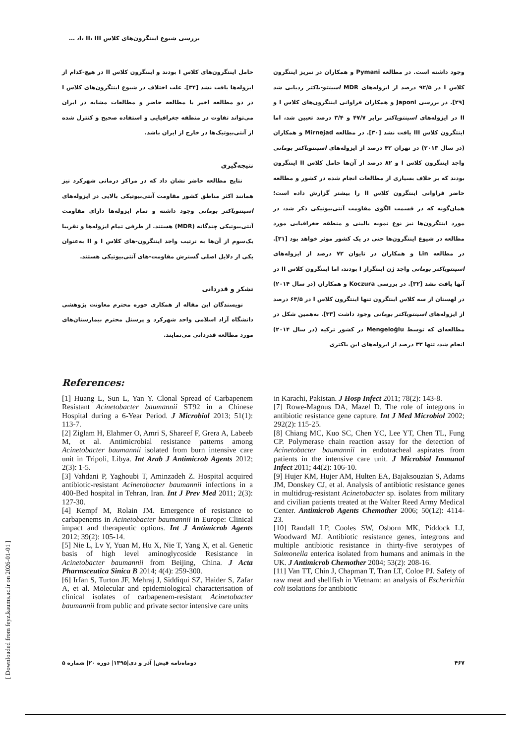بررسی شیوع اینتگرون‌های کلاس I، II، III، …
وجود داشته است. در مطالعه Pymani و همکاران در تبریز اینتگرون کلاس I در ۹۲/۵ درصد از ایزوله‌های MDR اسینتو-باکتر ردیابی شد [۲۹]. در بررسی Japoni و همکاران فراوانی اینتگرون‌های کلاس I و II در ایزوله‌های اسینتوباکتر برابر ۴۷/۷ و ۳/۴ درصد تعیین شد، اما اینتگرون کلاس III یافت نشد [۳۰]. در مطالعه Mirnejad و همکاران (در سال ۲۰۱۳) در تهران ۴۲ درصد از ایزوله‌های اسینتوباکتر بومانی واجد اینتگرون کلاس I و ۸۲ درصد از آن‌ها حامل کلاس II اینتگرون بودند که بر خلاف بسیاری از مطالعات انجام شده در کشور و مطالعه حاضر فراوانی اینتگرون کلاس II را بیشتر گزارش داده است؛ همان‌گونه که در قسمت الگوی مقاومت آنتی‌بیوتیکی ذکر شد، در مورد اینتگرون‌ها نیز نوع نمونه بالینی و منطقه جغرافیایی مورد مطالعه در شیوع اینتگرون‌ها حتی در یک کشور موثر خواهد بود [۳۱]. در مطالعه Lin و همکاران در تایوان ۷۲ درصد از ایزوله‌های اسینتوباکتر بومانی واجد ژن اینتگراز I بودند، اما اینتگرون کلاس II در آنها یافت نشد [۳۲]. در بررسی Koczura و همکاران (در سال ۲۰۱۴) در لهستان از سه کلاس اینتگرون تنها اینتگرون کلاس I در ۶۳/۵ درصد از ایزوله‌های اسینتوباکتر بومانی وجود داشت [۳۳]. به‌همین شکل در مطالعه‌ای که توسط Mengeloğlu در کشور ترکیه (در سال ۲۰۱۴) انجام شد، تنها ۳۳ درصد از ایزوله‌های این باکتری
حامل اینتگرون‌های کلاس I بودند و اینتگرون کلاس II در هیچ-کدام از ایزوله‌ها یافت نشد [۳۴]. علت اختلاف در شیوع اینتگرون‌های کلاس I در دو مطالعه اخیر با مطالعه حاضر و مطالعات مشابه در ایران می‌تواند تفاوت در منطقه جغرافیایی و استفاده صحیح و کنترل شده از آنتی‌بیوتیک‌ها در خارج از ایران باشد.
نتیجه‌گیری
نتایج مطالعه حاضر نشان داد که در مراکز درمانی شهرکرد نیز همانند اکثر مناطق کشور مقاومت آنتی‌بیوتیکی بالایی در ایزوله‌های اسینتوباکتر بومانی وجود داشته و تمام ایزوله‌ها دارای مقاومت آنتی‌بیوتیکی چندگانه (MDR) هستند. از طرفی تمام ایزوله‌ها و تقریبا یک‌سوم از آن‌ها به ترتیب واجد اینتگرون-های کلاس I و II به‌عنوان یکی از دلایل اصلی گسترش مقاومت-های آنتی‌بیوتیکی هستند.
تشکر و قدردانی
نویسندگان این مقاله از همکاری حوزه محترم معاونت پژوهشی دانشگاه آزاد اسلامی واحد شهرکرد و پرسنل محترم بیمارستان‌های مورد مطالعه قدردانی می‌نمایند.
References:
[1] Huang L, Sun L, Yan Y. Clonal Spread of Carbapenem Resistant Acinetobacter baumannii ST92 in a Chinese Hospital during a 6-Year Period. J Microbiol 2013; 51(1): 113-7.
[2] Ziglam H, Elahmer O, Amri S, Shareef F, Grera A, Labeeb M, et al. Antimicrobial resistance patterns among Acinetobacter baumannii isolated from burn intensive care unit in Tripoli, Libya. Int Arab J Antimicrob Agents 2012; 2(3): 1-5.
[3] Vahdani P, Yaghoubi T, Aminzadeh Z. Hospital acquired antibiotic-resistant Acinetobacter baumannii infections in a 400-Bed hospital in Tehran, Iran. Int J Prev Med 2011; 2(3): 127-30.
[4] Kempf M, Rolain JM. Emergence of resistance to carbapenems in Acinetobacter baumannii in Europe: Clinical impact and therapeutic options. Int J Antimicrob Agents 2012; 39(2): 105-14.
[5] Nie L, Lv Y, Yuan M, Hu X, Nie T, Yang X, et al. Genetic basis of high level aminoglycoside Resistance in Acinetobacter baumannii from Beijing, China. J Acta Pharmsceutica Sinica B 2014; 4(4): 259-300.
[6] Irfan S, Turton JF, Mehraj J, Siddiqui SZ, Haider S, Zafar A, et al. Molecular and epidemiological characterisation of clinical isolates of carbapenem-resistant Acinetobacter baumannii from public and private sector intensive care units
in Karachi, Pakistan. J Hosp Infect 2011; 78(2): 143-8.
[7] Rowe-Magnus DA, Mazel D. The role of integrons in antibiotic resistance gene capture. Int J Med Microbiol 2002; 292(2): 115-25.
[8] Chiang MC, Kuo SC, Chen YC, Lee YT, Chen TL, Fung CP. Polymerase chain reaction assay for the detection of Acinetobacter baumannii in endotracheal aspirates from patients in the intensive care unit. J Microbiol Immunol Infect 2011; 44(2): 106-10.
[9] Hujer KM, Hujer AM, Hulten EA, Bajaksouzian S, Adams JM, Donskey CJ, et al. Analysis of antibiotic resistance genes in multidrug-resistant Acinetobacter sp. isolates from military and civilian patients treated at the Walter Reed Army Medical Center. Antimicrob Agents Chemother 2006; 50(12): 4114-23.
[10] Randall LP, Cooles SW, Osborn MK, Piddock LJ, Woodward MJ. Antibiotic resistance genes, integrons and multiple antibiotic resistance in thirty-five serotypes of Salmonella enterica isolated from humans and animals in the UK. J Antimicrob Chemother 2004; 53(2): 208-16.
[11] Van TT, Chin J, Chapman T, Tran LT, Coloe PJ. Safety of raw meat and shellfish in Vietnam: an analysis of Escherichia coli isolations for antibiotic
۴۶۷ دوماه‌نامه فیض| آذر و دی|۱۳۹۵| دوره ۲۰| شماره ۵
[ Downloaded from feyz.kaums.ac.ir on 2026-01-01 ]